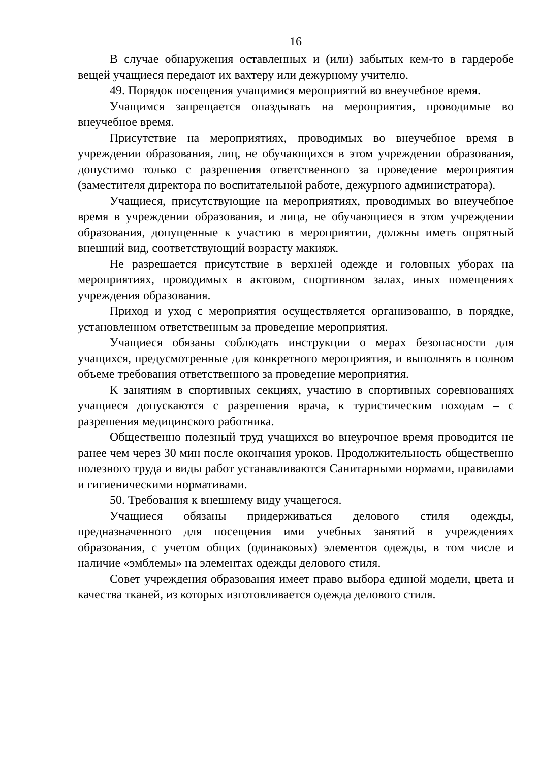16
В случае обнаружения оставленных и (или) забытых кем-то в гардеробе вещей учащиеся передают их вахтеру или дежурному учителю.
49. Порядок посещения учащимися мероприятий во внеучебное время.
Учащимся запрещается опаздывать на мероприятия, проводимые во внеучебное время.
Присутствие на мероприятиях, проводимых во внеучебное время в учреждении образования, лиц, не обучающихся в этом учреждении образования, допустимо только с разрешения ответственного за проведение мероприятия (заместителя директора по воспитательной работе, дежурного администратора).
Учащиеся, присутствующие на мероприятиях, проводимых во внеучебное время в учреждении образования, и лица, не обучающиеся в этом учреждении образования, допущенные к участию в мероприятии, должны иметь опрятный внешний вид, соответствующий возрасту макияж.
Не разрешается присутствие в верхней одежде и головных уборах на мероприятиях, проводимых в актовом, спортивном залах, иных помещениях учреждения образования.
Приход и уход с мероприятия осуществляется организованно, в порядке, установленном ответственным за проведение мероприятия.
Учащиеся обязаны соблюдать инструкции о мерах безопасности для учащихся, предусмотренные для конкретного мероприятия, и выполнять в полном объеме требования ответственного за проведение мероприятия.
К занятиям в спортивных секциях, участию в спортивных соревнованиях учащиеся допускаются с разрешения врача, к туристическим походам – с разрешения медицинского работника.
Общественно полезный труд учащихся во внеурочное время проводится не ранее чем через 30 мин после окончания уроков. Продолжительность общественно полезного труда и виды работ устанавливаются Санитарными нормами, правилами и гигиеническими нормативами.
50. Требования к внешнему виду учащегося.
Учащиеся обязаны придерживаться делового стиля одежды, предназначенного для посещения ими учебных занятий в учреждениях образования, с учетом общих (одинаковых) элементов одежды, в том числе и наличие «эмблемы» на элементах одежды делового стиля.
Совет учреждения образования имеет право выбора единой модели, цвета и качества тканей, из которых изготовливается одежда делового стиля.